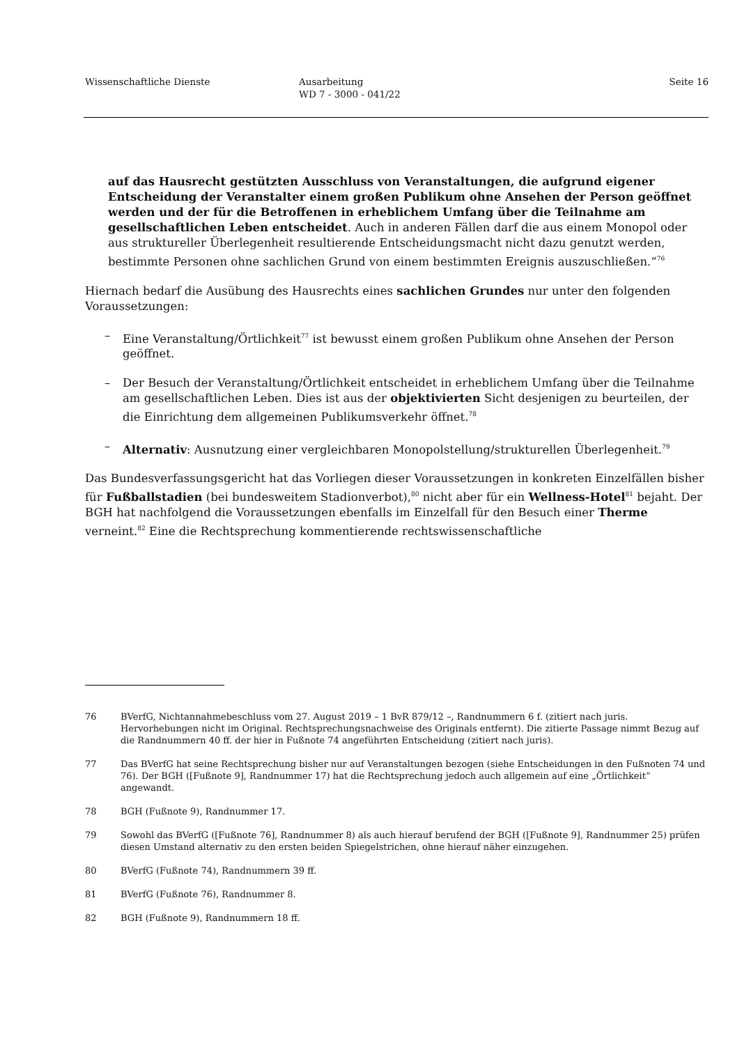Wissenschaftliche Dienste Ausarbeitung
WD 7 - 3000 - 041/22
Seite 16
auf das Hausrecht gestützten Ausschluss von Veranstaltungen, die aufgrund eigener Entscheidung der Veranstalter einem großen Publikum ohne Ansehen der Person geöffnet werden und der für die Betroffenen in erheblichem Umfang über die Teilnahme am gesellschaftlichen Leben entscheidet. Auch in anderen Fällen darf die aus einem Monopol oder aus struktureller Überlegenheit resultierende Entscheidungsmacht nicht dazu genutzt werden, bestimmte Personen ohne sachlichen Grund von einem bestimmten Ereignis auszuschließen.“<sup>76</sup>
Hiernach bedarf die Ausübung des Hausrechts eines sachlichen Grundes nur unter den folgenden Voraussetzungen:
– Eine Veranstaltung/Örtlichkeit<sup>77</sup> ist bewusst einem großen Publikum ohne Ansehen der Person geöffnet.
– Der Besuch der Veranstaltung/Örtlichkeit entscheidet in erheblichem Umfang über die Teilnahme am gesellschaftlichen Leben. Dies ist aus der objektivierten Sicht desjenigen zu beurteilen, der die Einrichtung dem allgemeinen Publikumsverkehr öffnet.<sup>78</sup>
– Alternativ: Ausnutzung einer vergleichbaren Monopolstellung/strukturellen Überlegenheit.<sup>79</sup>
Das Bundesverfassungsgericht hat das Vorliegen dieser Voraussetzungen in konkreten Einzelfällen bisher für Fußballstadien (bei bundesweitem Stadionverbot),<sup>80</sup> nicht aber für ein Wellness-Hotel<sup>81</sup> bejaht. Der BGH hat nachfolgend die Voraussetzungen ebenfalls im Einzelfall für den Besuch einer Therme verneint.<sup>82</sup> Eine die Rechtsprechung kommentierende rechtswissenschaftliche
76 BVerfG, Nichtannahmebeschluss vom 27. August 2019 – 1 BvR 879/12 –, Randnummern 6 f. (zitiert nach juris. Hervorhebungen nicht im Original. Rechtsprechungsnachweise des Originals entfernt). Die zitierte Passage nimmt Bezug auf die Randnummern 40 ff. der hier in Fußnote 74 angeführten Entscheidung (zitiert nach juris).
77 Das BVerfG hat seine Rechtsprechung bisher nur auf Veranstaltungen bezogen (siehe Entscheidungen in den Fußnoten 74 und 76). Der BGH ([Fußnote 9], Randnummer 17) hat die Rechtsprechung jedoch auch allgemein auf eine „Örtlichkeit“ angewandt.
78 BGH (Fußnote 9), Randnummer 17.
79 Sowohl das BVerfG ([Fußnote 76], Randnummer 8) als auch hierauf berufend der BGH ([Fußnote 9], Randnummer 25) prüfen diesen Umstand alternativ zu den ersten beiden Spiegelstrichen, ohne hierauf näher einzugehen.
80 BVerfG (Fußnote 74), Randnummern 39 ff.
81 BVerfG (Fußnote 76), Randnummer 8.
82 BGH (Fußnote 9), Randnummern 18 ff.